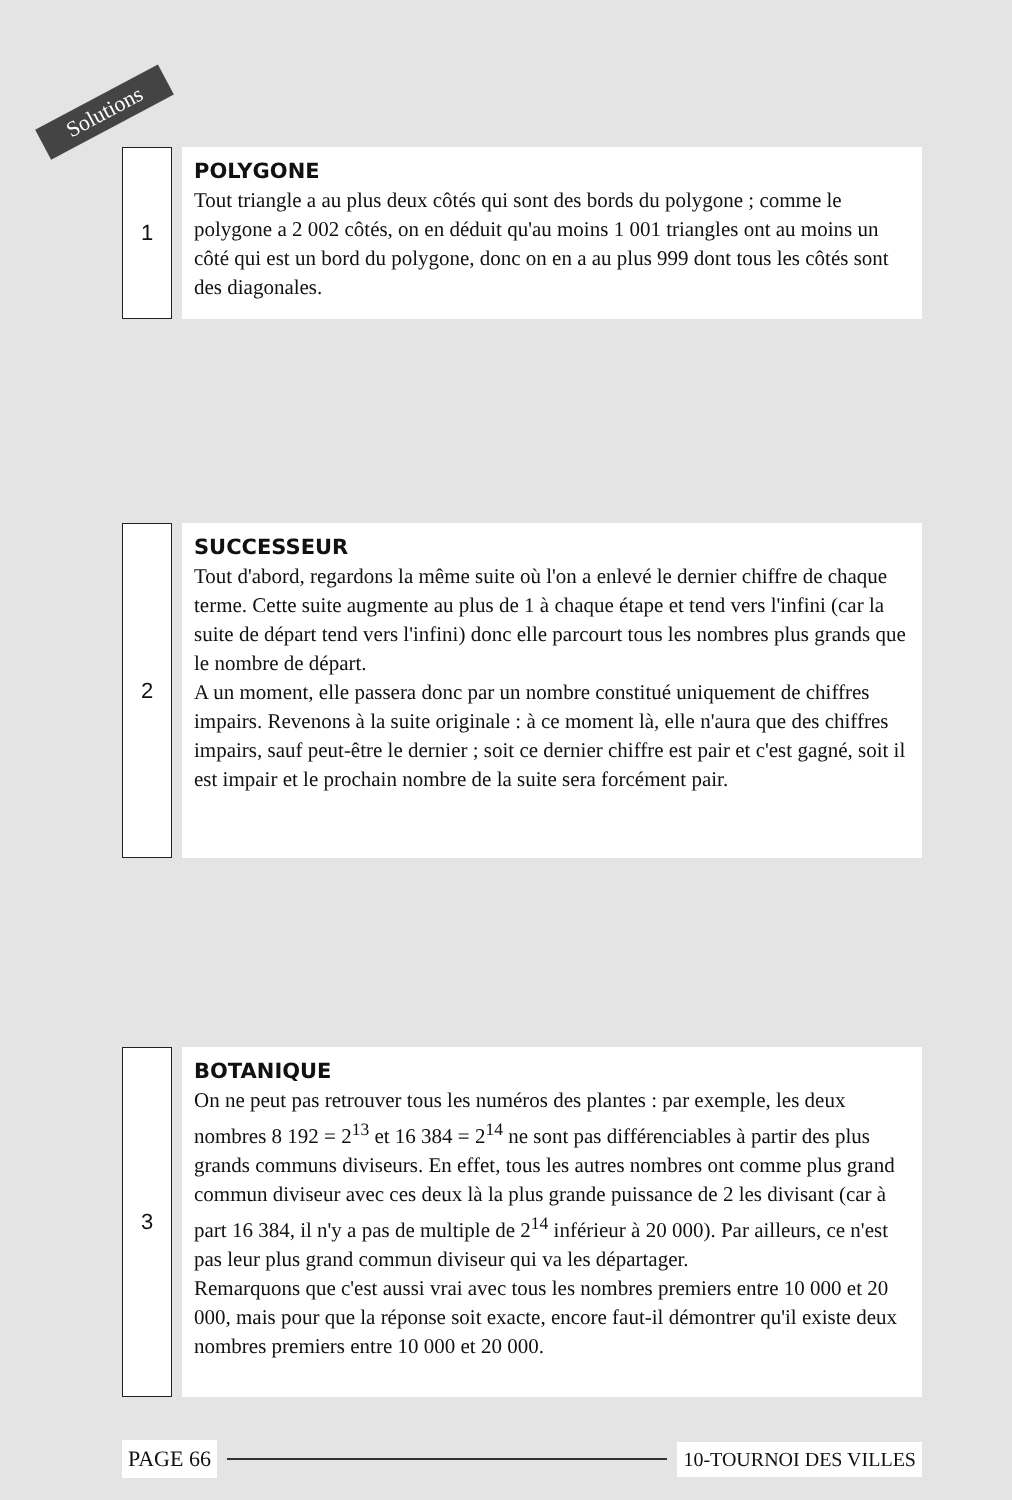Solutions
1
POLYGONE
Tout triangle a au plus deux côtés qui sont des bords du polygone ; comme le polygone a 2 002 côtés, on en déduit qu'au moins 1 001 triangles ont au moins un côté qui est un bord du polygone, donc on en a au plus 999 dont tous les côtés sont des diagonales.
2
SUCCESSEUR
Tout d'abord, regardons la même suite où l'on a enlevé le dernier chiffre de chaque terme. Cette suite augmente au plus de 1 à chaque étape et tend vers l'infini (car la suite de départ tend vers l'infini) donc elle parcourt tous les nombres plus grands que le nombre de départ.
A un moment, elle passera donc par un nombre constitué uniquement de chiffres impairs. Revenons à la suite originale : à ce moment là, elle n'aura que des chiffres impairs, sauf peut-être le dernier ; soit ce dernier chiffre est pair et c'est gagné, soit il est impair et le prochain nombre de la suite sera forcément pair.
3
BOTANIQUE
On ne peut pas retrouver tous les numéros des plantes : par exemple, les deux nombres 8 192 = 2<sup>13</sup> et 16 384 = 2<sup>14</sup> ne sont pas différenciables à partir des plus grands communs diviseurs. En effet, tous les autres nombres ont comme plus grand commun diviseur avec ces deux là la plus grande puissance de 2 les divisant (car à part 16 384, il n'y a pas de multiple de 2<sup>14</sup> inférieur à 20 000). Par ailleurs, ce n'est pas leur plus grand commun diviseur qui va les départager.
Remarquons que c'est aussi vrai avec tous les nombres premiers entre 10 000 et 20 000, mais pour que la réponse soit exacte, encore faut-il démontrer qu'il existe deux nombres premiers entre 10 000 et 20 000.
PAGE 66 10-TOURNOI DES VILLES